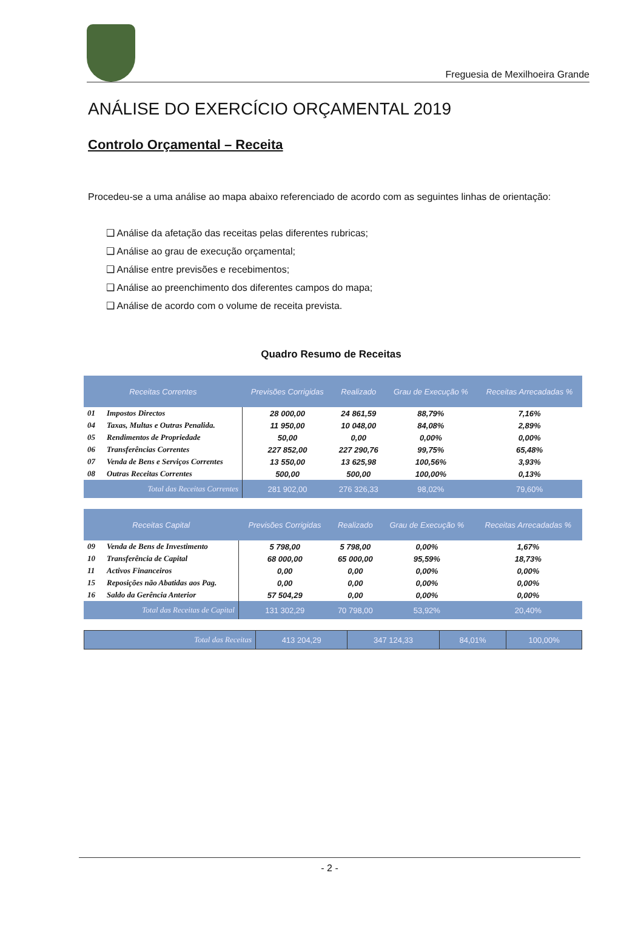Freguesia de Mexilhoeira Grande
ANÁLISE DO EXERCÍCIO ORÇAMENTAL 2019
Controlo Orçamental – Receita
Procedeu-se a uma análise ao mapa abaixo referenciado de acordo com as seguintes linhas de orientação:
❑ Análise da afetação das receitas pelas diferentes rubricas;
❑ Análise ao grau de execução orçamental;
❑ Análise entre previsões e recebimentos;
❑ Análise ao preenchimento dos diferentes campos do mapa;
❑ Análise de acordo com o volume de receita prevista.
Quadro Resumo de Receitas
| Receitas Correntes | | Previsões Corrigidas | Realizado | Grau de Execução % | Receitas Arrecadadas % |
| --- | --- | --- | --- | --- | --- |
| 01 | Impostos Directos | 28 000,00 | 24 861,59 | 88,79% | 7,16% |
| 04 | Taxas, Multas e Outras Penalida. | 11 950,00 | 10 048,00 | 84,08% | 2,89% |
| 05 | Rendimentos de Propriedade | 50,00 | 0,00 | 0,00% | 0,00% |
| 06 | Transferências Correntes | 227 852,00 | 227 290,76 | 99,75% | 65,48% |
| 07 | Venda de Bens e Serviços Correntes | 13 550,00 | 13 625,98 | 100,56% | 3,93% |
| 08 | Outras Receitas Correntes | 500,00 | 500,00 | 100,00% | 0,13% |
| | Total das Receitas Correntes | 281 902,00 | 276 326,33 | 98,02% | 79,60% |
| Receitas Capital | | Previsões Corrigidas | Realizado | Grau de Execução % | Receitas Arrecadadas % |
| --- | --- | --- | --- | --- | --- |
| 09 | Venda de Bens de Investimento | 5 798,00 | 5 798,00 | 0,00% | 1,67% |
| 10 | Transferência de Capital | 68 000,00 | 65 000,00 | 95,59% | 18,73% |
| 11 | Activos Financeiros | 0,00 | 0,00 | 0,00% | 0,00% |
| 15 | Reposições não Abatidas aos Pag. | 0,00 | 0,00 | 0,00% | 0,00% |
| 16 | Saldo da Gerência Anterior | 57 504,29 | 0,00 | 0,00% | 0,00% |
| | Total das Receitas de Capital | 131 302,29 | 70 798,00 | 53,92% | 20,40% |
| Total das Receitas | 413 204,29 | 347 124,33 | 84,01% | 100,00% |
- 2 -